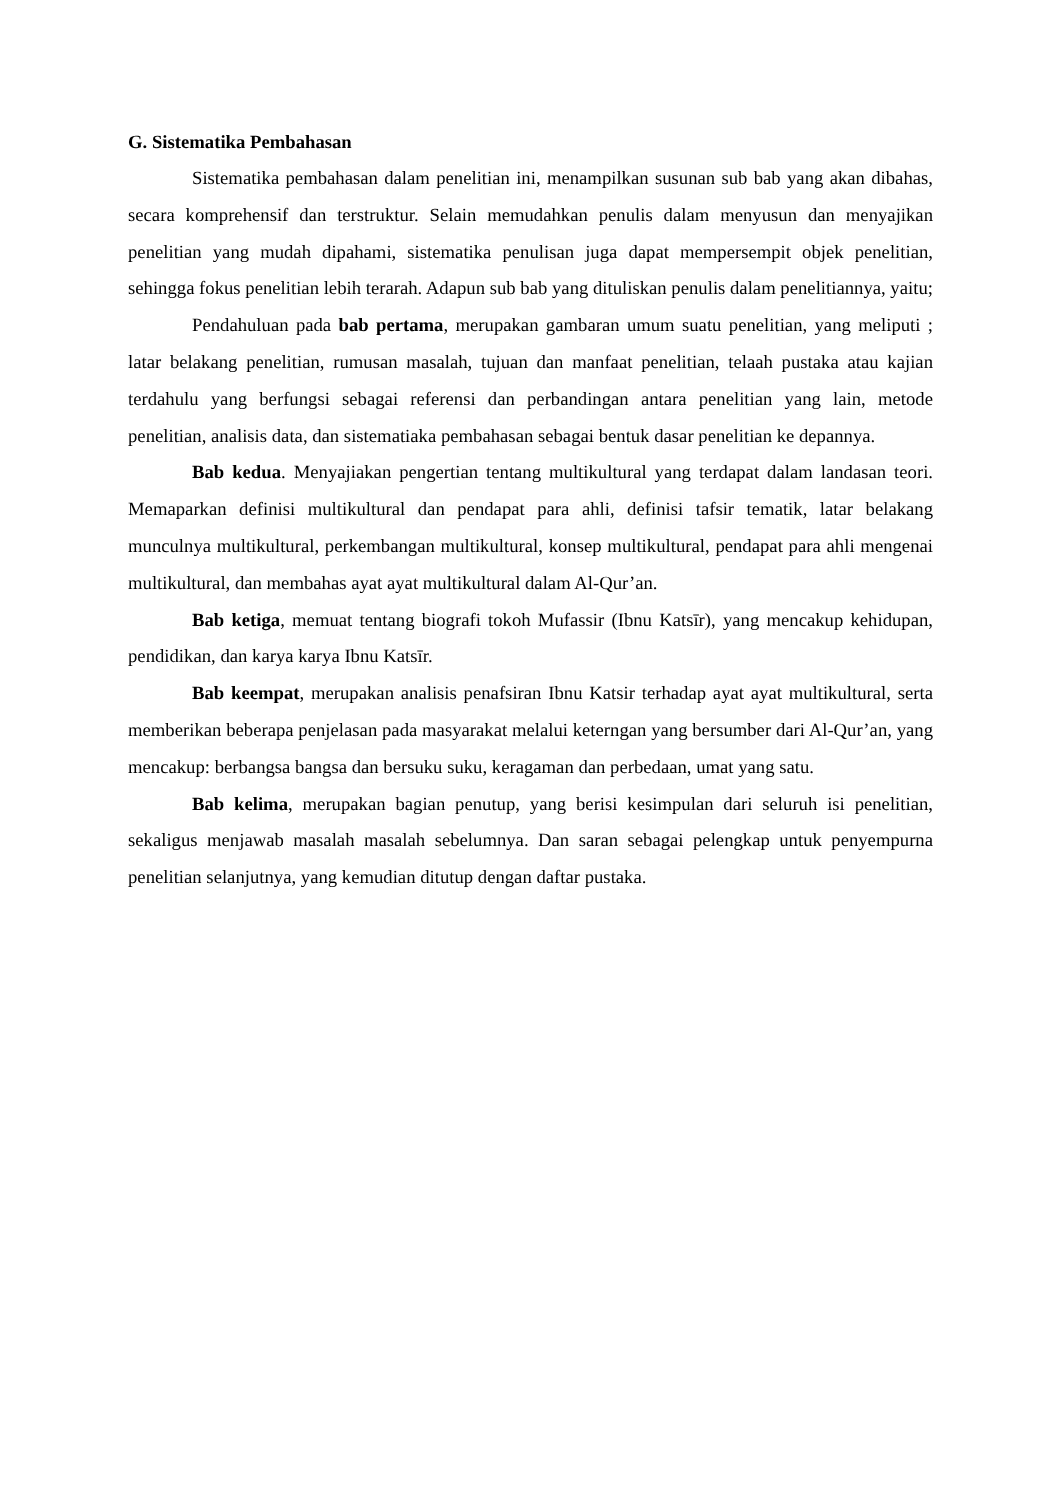G. Sistematika Pembahasan
Sistematika pembahasan dalam penelitian ini, menampilkan susunan sub bab yang akan dibahas, secara komprehensif dan terstruktur. Selain memudahkan penulis dalam menyusun dan menyajikan penelitian yang mudah dipahami, sistematika penulisan juga dapat mempersempit objek penelitian, sehingga fokus penelitian lebih terarah. Adapun sub bab yang dituliskan penulis dalam penelitiannya, yaitu;
Pendahuluan pada bab pertama, merupakan gambaran umum suatu penelitian, yang meliputi ; latar belakang penelitian, rumusan masalah, tujuan dan manfaat penelitian, telaah pustaka atau kajian terdahulu yang berfungsi sebagai referensi dan perbandingan antara penelitian yang lain, metode penelitian, analisis data, dan sistematiaka pembahasan sebagai bentuk dasar penelitian ke depannya.
Bab kedua. Menyajiakan pengertian tentang multikultural yang terdapat dalam landasan teori. Memaparkan definisi multikultural dan pendapat para ahli, definisi tafsir tematik, latar belakang munculnya multikultural, perkembangan multikultural, konsep multikultural, pendapat para ahli mengenai multikultural, dan membahas ayat ayat multikultural dalam Al-Qur’an.
Bab ketiga, memuat tentang biografi tokoh Mufassir (Ibnu Katsīr), yang mencakup kehidupan, pendidikan, dan karya karya Ibnu Katsīr.
Bab keempat, merupakan analisis penafsiran Ibnu Katsir terhadap ayat ayat multikultural, serta memberikan beberapa penjelasan pada masyarakat melalui keterngan yang bersumber dari Al-Qur’an, yang mencakup: berbangsa bangsa dan bersuku suku, keragaman dan perbedaan, umat yang satu.
Bab kelima, merupakan bagian penutup, yang berisi kesimpulan dari seluruh isi penelitian, sekaligus menjawab masalah masalah sebelumnya. Dan saran sebagai pelengkap untuk penyempurna penelitian selanjutnya, yang kemudian ditutup dengan daftar pustaka.